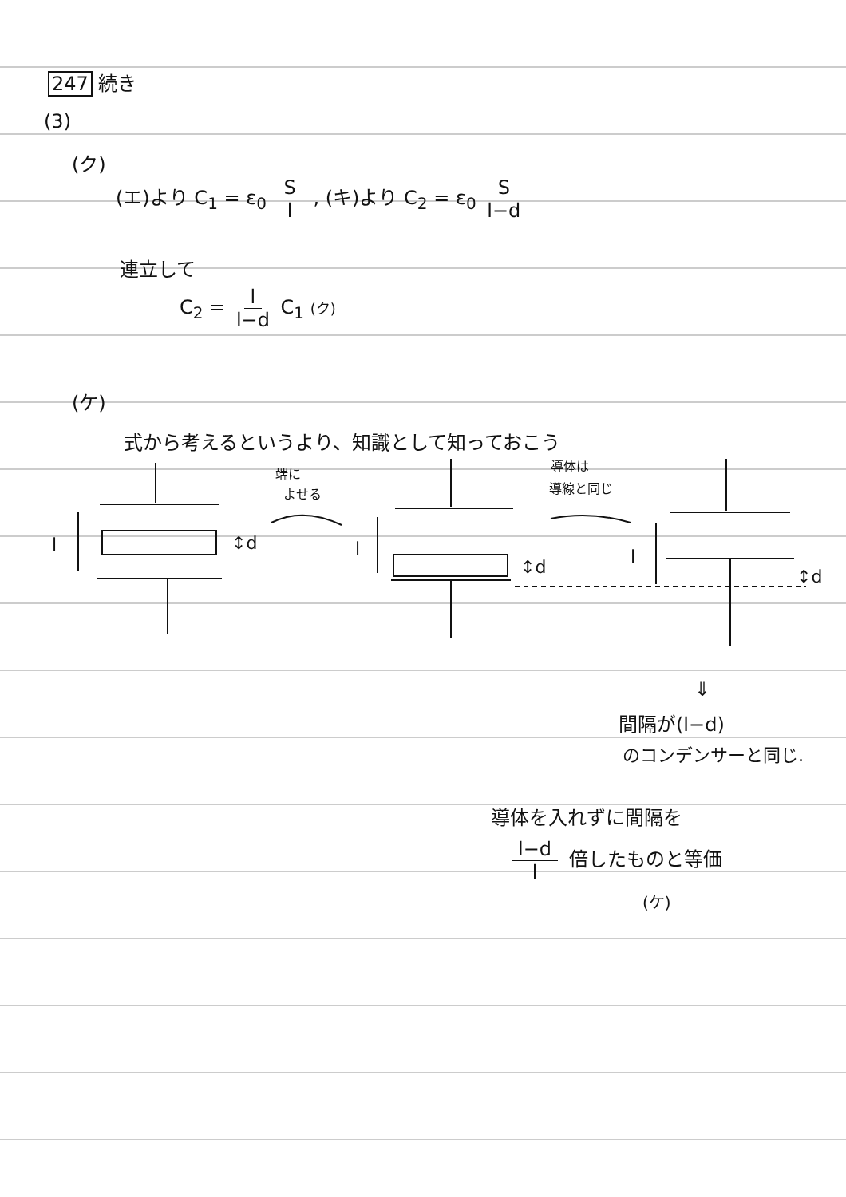247 続き
(3)
(ク)
(エ)より C<sub>1</sub> = ε<sub>0</sub> S l , (キ)より C<sub>2</sub> = ε<sub>0</sub> S l−d
連立して
C<sub>2</sub> = l l−d C<sub>1</sub> (ク)
(ケ)
式から考えるというより、知識として知っておこう
l
↕d
端に
よせる
l
↕d
導体は
導線と同じ
l
↕d
⇓
間隔が(l−d)
のコンデンサーと同じ.
導体を入れずに間隔を
l−d l 倍したものと等価
(ケ)